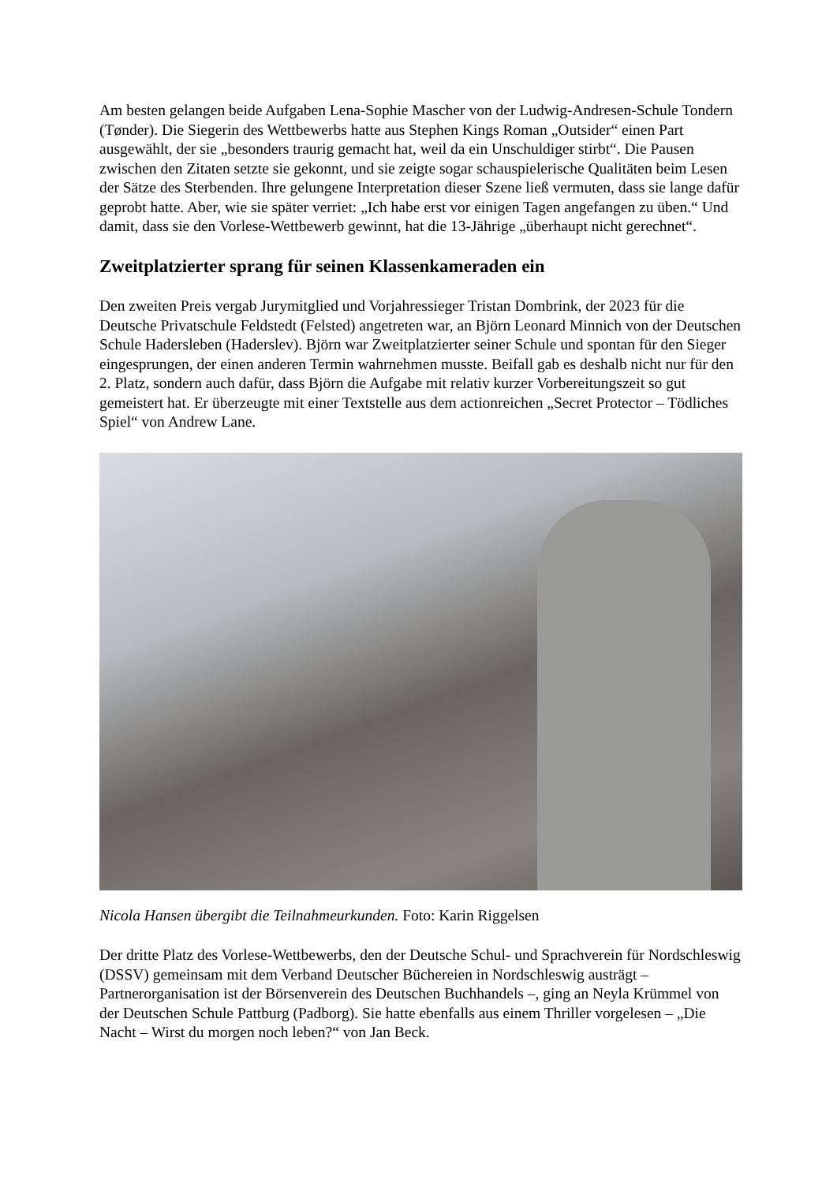Am besten gelangen beide Aufgaben Lena-Sophie Mascher von der Ludwig-Andresen-Schule Tondern (Tønder). Die Siegerin des Wettbewerbs hatte aus Stephen Kings Roman „Outsider“ einen Part ausgewählt, der sie „besonders traurig gemacht hat, weil da ein Unschuldiger stirbt“. Die Pausen zwischen den Zitaten setzte sie gekonnt, und sie zeigte sogar schauspielerische Qualitäten beim Lesen der Sätze des Sterbenden. Ihre gelungene Interpretation dieser Szene ließ vermuten, dass sie lange dafür geprobt hatte. Aber, wie sie später verriet: „Ich habe erst vor einigen Tagen angefangen zu üben.“ Und damit, dass sie den Vorlese-Wettbewerb gewinnt, hat die 13-Jährige „überhaupt nicht gerechnet“.
Zweitplatzierter sprang für seinen Klassenkameraden ein
Den zweiten Preis vergab Jurymitglied und Vorjahressieger Tristan Dombrink, der 2023 für die Deutsche Privatschule Feldstedt (Felsted) angetreten war, an Björn Leonard Minnich von der Deutschen Schule Hadersleben (Haderslev). Björn war Zweitplatzierter seiner Schule und spontan für den Sieger eingesprungen, der einen anderen Termin wahrnehmen musste. Beifall gab es deshalb nicht nur für den 2. Platz, sondern auch dafür, dass Björn die Aufgabe mit relativ kurzer Vorbereitungszeit so gut gemeistert hat. Er überzeugte mit einer Textstelle aus dem actionreichen „Secret Protector – Tödliches Spiel“ von Andrew Lane.
Nicola Hansen übergibt die Teilnahmeurkunden. Foto: Karin Riggelsen
Der dritte Platz des Vorlese-Wettbewerbs, den der Deutsche Schul- und Sprachverein für Nordschleswig (DSSV) gemeinsam mit dem Verband Deutscher Büchereien in Nordschleswig austrägt – Partnerorganisation ist der Börsenverein des Deutschen Buchhandels –, ging an Neyla Krümmel von der Deutschen Schule Pattburg (Padborg). Sie hatte ebenfalls aus einem Thriller vorgelesen – „Die Nacht – Wirst du morgen noch leben?“ von Jan Beck.